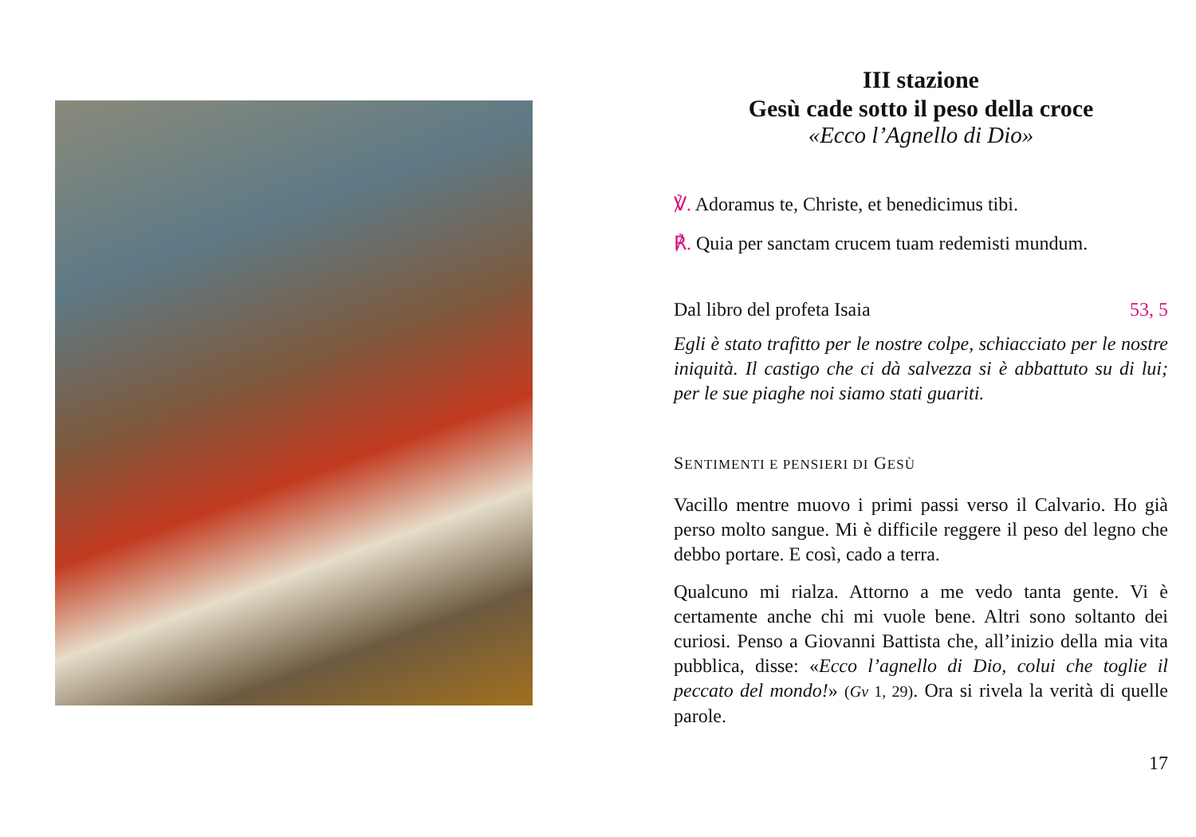III stazione
Gesù cade sotto il peso della croce
«Ecco l’Agnello di Dio»
℣. Adoramus te, Christe, et benedicimus tibi.
℟. Quia per sanctam crucem tuam redemisti mundum.
Dal libro del profeta Isaia 53, 5
Egli è stato trafitto per le nostre colpe, schiacciato per le nostre iniquità. Il castigo che ci dà salvezza si è abbattuto su di lui; per le sue piaghe noi siamo stati guariti.
SENTIMENTI E PENSIERI DI GESÙ
Vacillo mentre muovo i primi passi verso il Calvario. Ho già perso molto sangue. Mi è difficile reggere il peso del legno che debbo portare. E così, cado a terra.
Qualcuno mi rialza. Attorno a me vedo tanta gente. Vi è certamente anche chi mi vuole bene. Altri sono soltanto dei curiosi. Penso a Giovanni Battista che, all’inizio della mia vita pubblica, disse: «Ecco l’agnello di Dio, colui che toglie il peccato del mondo!» (Gv 1, 29). Ora si rivela la verità di quelle parole.
17